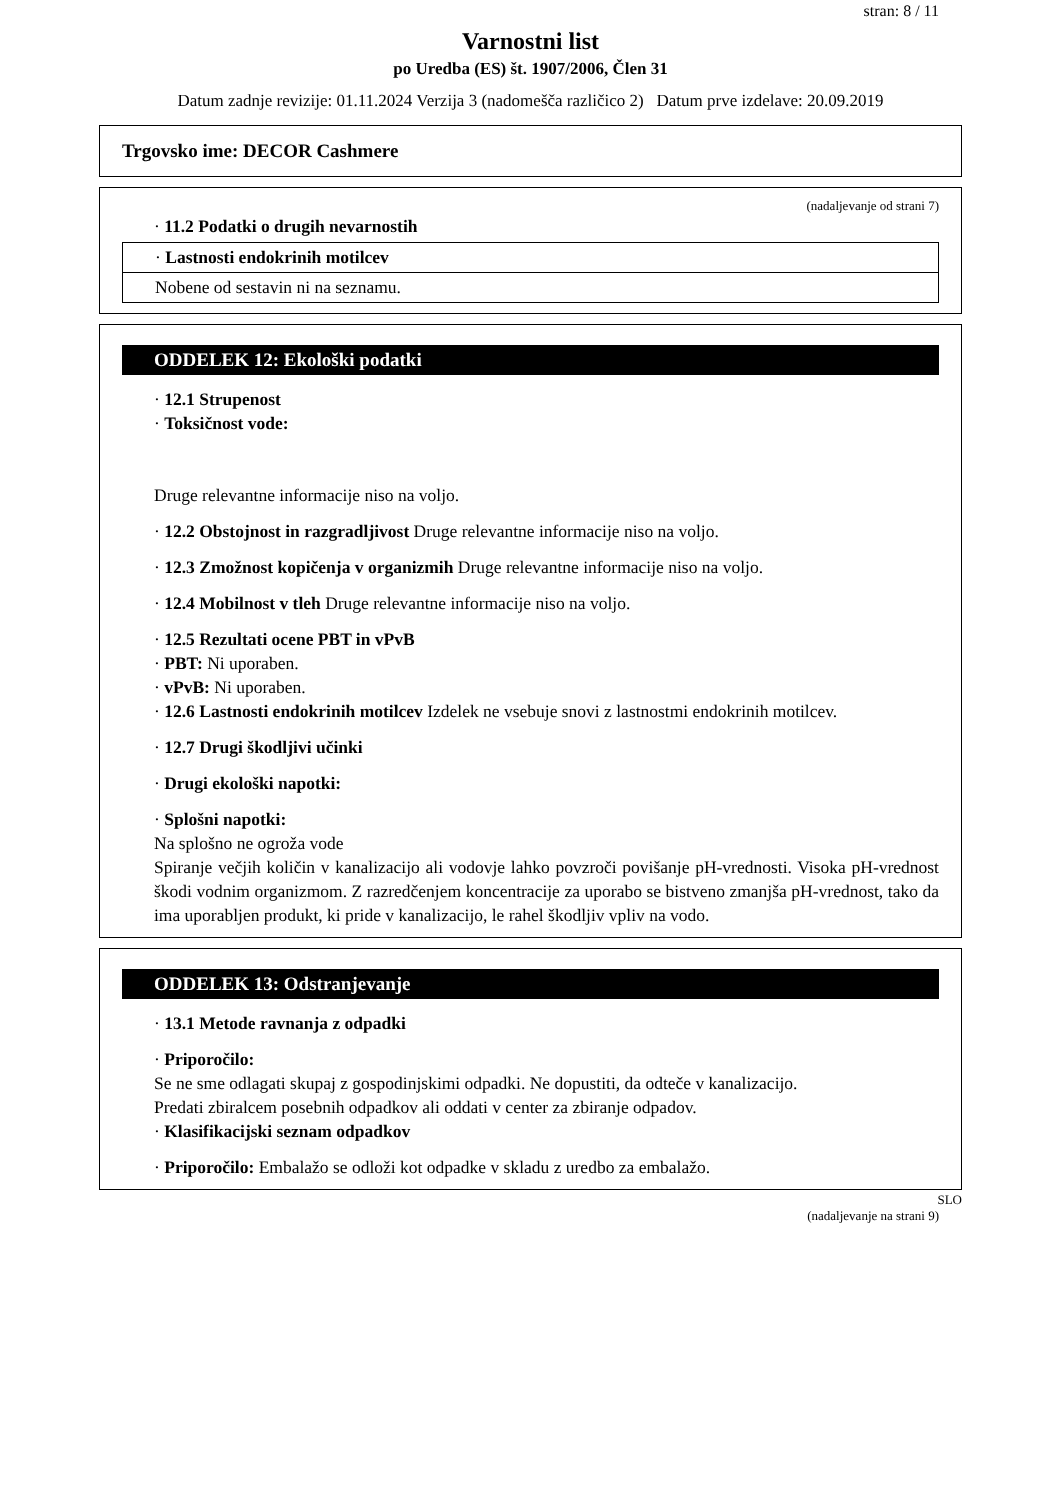stran: 8 / 11
Varnostni list
po Uredba (ES) št. 1907/2006, Člen 31
Datum zadnje revizije: 01.11.2024 Verzija 3 (nadomešča različico 2) Datum prve izdelave: 20.09.2019
Trgovsko ime: DECOR Cashmere
(nadaljevanje od strani 7)
· 11.2 Podatki o drugih nevarnostih
| · Lastnosti endokrinih motilcev |
| Nobene od sestavin ni na seznamu. |
ODDELEK 12: Ekološki podatki
· 12.1 Strupenost
· Toksičnost vode:
Druge relevantne informacije niso na voljo.
· 12.2 Obstojnost in razgradljivost Druge relevantne informacije niso na voljo.
· 12.3 Zmožnost kopičenja v organizmih Druge relevantne informacije niso na voljo.
· 12.4 Mobilnost v tleh Druge relevantne informacije niso na voljo.
· 12.5 Rezultati ocene PBT in vPvB
· PBT: Ni uporaben.
· vPvB: Ni uporaben.
· 12.6 Lastnosti endokrinih motilcev Izdelek ne vsebuje snovi z lastnostmi endokrinih motilcev.
· 12.7 Drugi škodljivi učinki
· Drugi ekološki napotki:
· Splošni napotki:
Na splošno ne ogroža vode
Spiranje večjih količin v kanalizacijo ali vodovje lahko povzroči povišanje pH-vrednosti. Visoka pH-vrednost škodi vodnim organizmom. Z razredčenjem koncentracije za uporabo se bistveno zmanjša pH-vrednost, tako da ima uporabljen produkt, ki pride v kanalizacijo, le rahel škodljiv vpliv na vodo.
ODDELEK 13: Odstranjevanje
· 13.1 Metode ravnanja z odpadki
· Priporočilo:
Se ne sme odlagati skupaj z gospodinjskimi odpadki. Ne dopustiti, da odteče v kanalizacijo.
Predati zbiralcem posebnih odpadkov ali oddati v center za zbiranje odpadov.
· Klasifikacijski seznam odpadkov
· Priporočilo: Embalažo se odloži kot odpadke v skladu z uredbo za embalažo.
SLO
(nadaljevanje na strani 9)